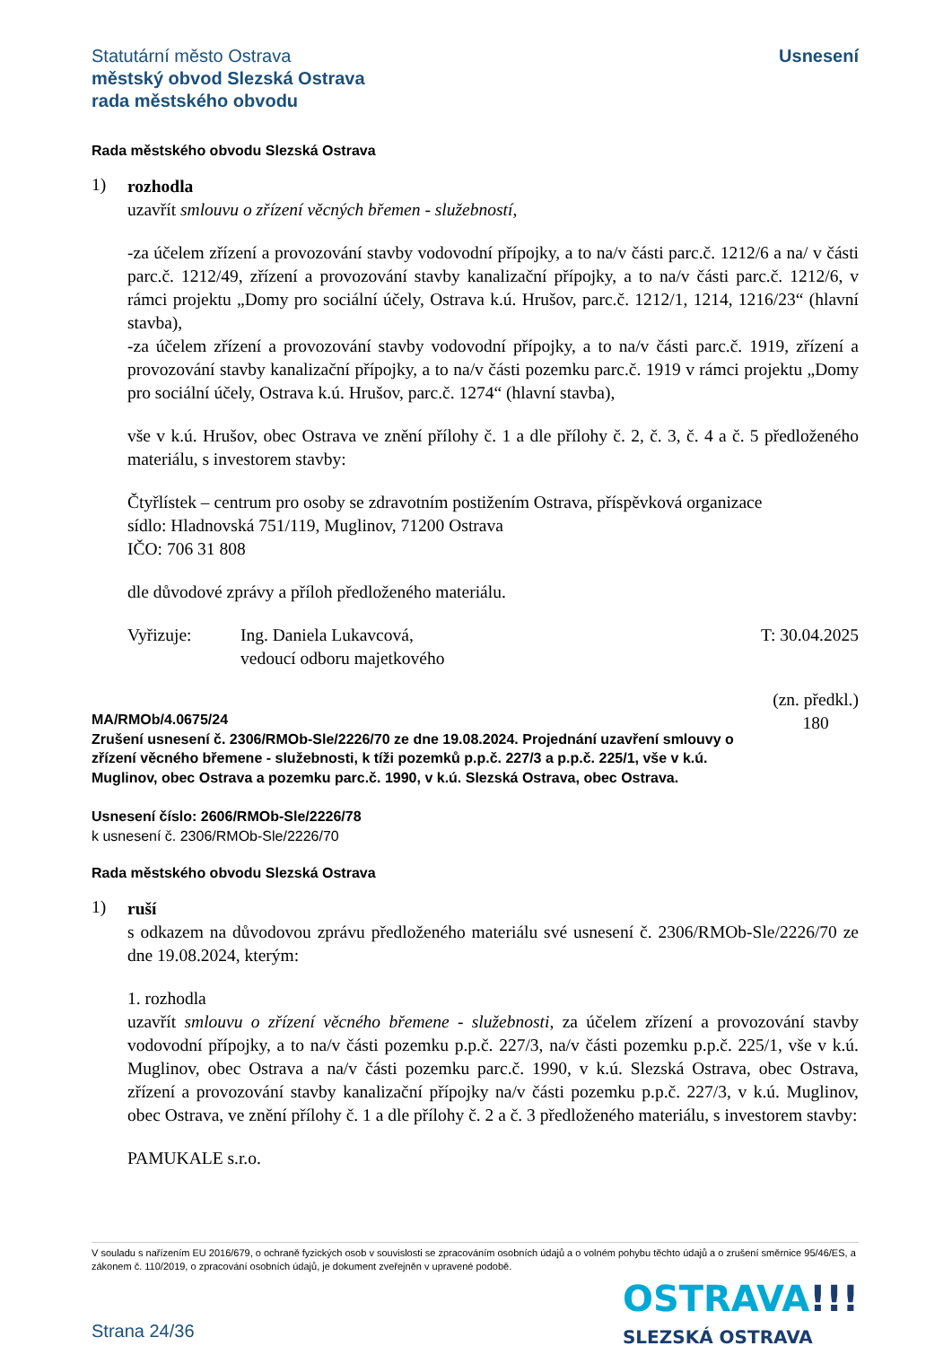Statutární město Ostrava
městský obvod Slezská Ostrava
rada městského obvodu
Usnesení
Rada městského obvodu Slezská Ostrava
1)
rozhodla
uzavřít smlouvu o zřízení věcných břemen - služebností,
-za účelem zřízení a provozování stavby vodovodní přípojky, a to na/v části parc.č. 1212/6 a na/ v části parc.č. 1212/49, zřízení a provozování stavby kanalizační přípojky, a to na/v části parc.č. 1212/6, v rámci projektu „Domy pro sociální účely, Ostrava k.ú. Hrušov, parc.č. 1212/1, 1214, 1216/23“ (hlavní stavba),
-za účelem zřízení a provozování stavby vodovodní přípojky, a to na/v části parc.č. 1919, zřízení a provozování stavby kanalizační přípojky, a to na/v části pozemku parc.č. 1919 v rámci projektu „Domy pro sociální účely, Ostrava k.ú. Hrušov, parc.č. 1274“ (hlavní stavba),
vše v k.ú. Hrušov, obec Ostrava ve znění přílohy č. 1 a dle přílohy č. 2, č. 3, č. 4 a č. 5 předloženého materiálu, s investorem stavby:
Čtyřlístek – centrum pro osoby se zdravotním postižením Ostrava, příspěvková organizace
sídlo: Hladnovská 751/119, Muglinov, 71200 Ostrava
IČO: 706 31 808
dle důvodové zprávy a příloh předloženého materiálu.
Vyřizuje: Ing. Daniela Lukavcová,
vedoucí odboru majetkového
T: 30.04.2025
MA/RMOb/4.0675/24
Zrušení usnesení č. 2306/RMOb-Sle/2226/70 ze dne 19.08.2024. Projednání uzavření smlouvy o zřízení věcného břemene - služebnosti, k tíži pozemků p.p.č. 227/3 a p.p.č. 225/1, vše v k.ú. Muglinov, obec Ostrava a pozemku parc.č. 1990, v k.ú. Slezská Ostrava, obec Ostrava.
(zn. předkl.)
180
Usnesení číslo: 2606/RMOb-Sle/2226/78
k usnesení č. 2306/RMOb-Sle/2226/70
Rada městského obvodu Slezská Ostrava
1)
ruší
s odkazem na důvodovou zprávu předloženého materiálu své usnesení č. 2306/RMOb-Sle/2226/70 ze dne 19.08.2024, kterým:
1. rozhodla
uzavřít smlouvu o zřízení věcného břemene - služebnosti, za účelem zřízení a provozování stavby vodovodní přípojky, a to na/v části pozemku p.p.č. 227/3, na/v části pozemku p.p.č. 225/1, vše v k.ú. Muglinov, obec Ostrava a na/v části pozemku parc.č. 1990, v k.ú. Slezská Ostrava, obec Ostrava, zřízení a provozování stavby kanalizační přípojky na/v části pozemku p.p.č. 227/3, v k.ú. Muglinov, obec Ostrava, ve znění přílohy č. 1 a dle přílohy č. 2 a č. 3 předloženého materiálu, s investorem stavby:
PAMUKALE s.r.o.
V souladu s nařízením EU 2016/679, o ochraně fyzických osob v souvislosti se zpracováním osobních údajů a o volném pohybu těchto údajů a o zrušení směrnice 95/46/ES, a zákonem č. 110/2019, o zpracování osobních údajů, je dokument zveřejněn v upravené podobě.
Strana 24/36
OSTRAVA!!!
SLEZSKÁ OSTRAVA